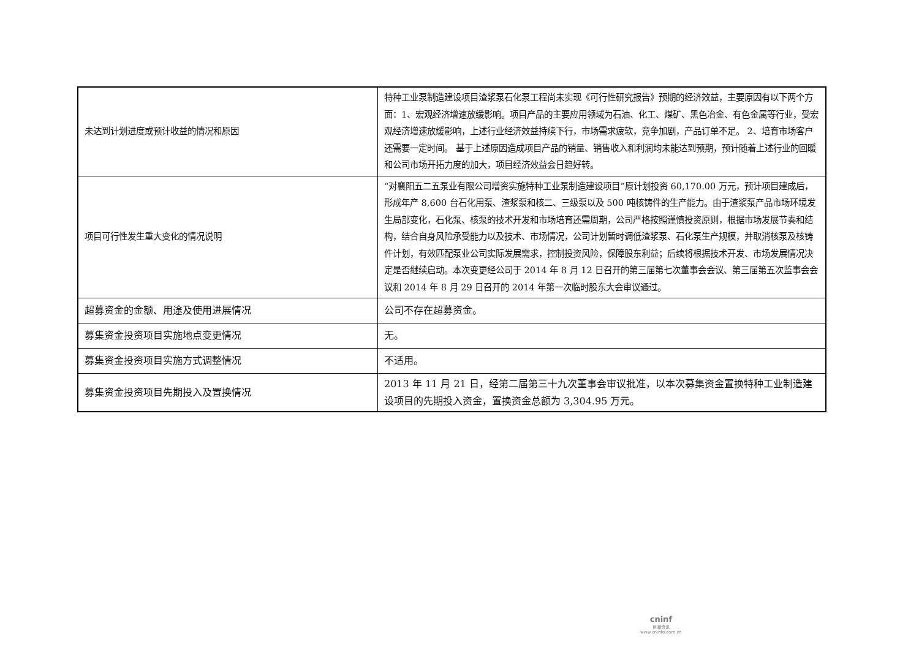| 未达到计划进度或预计收益的情况和原因 | 特种工业泵制造建设项目渣浆泵石化泵工程尚未实现《可行性研究报告》预期的经济效益，主要原因有以下两个方面：1、宏观经济增速放缓影响。项目产品的主要应用领域为石油、化工、煤矿、黑色冶金、有色金属等行业，受宏观经济增速放缓影响，上述行业经济效益持续下行，市场需求疲软，竞争加剧，产品订单不足。 2、培育市场客户还需要一定时间。 基于上述原因造成项目产品的销量、销售收入和利润均未能达到预期，预计随着上述行业的回暖和公司市场开拓力度的加大，项目经济效益会日趋好转。 |
| 项目可行性发生重大变化的情况说明 | “对襄阳五二五泵业有限公司增资实施特种工业泵制造建设项目”原计划投资 60,170.00 万元，预计项目建成后，形成年产 8,600 台石化用泵、渣浆泵和核二、三级泵以及 500 吨核铸件的生产能力。由于渣浆泵产品市场环境发生局部变化，石化泵、核泵的技术开发和市场培育还需周期，公司严格按照谨慎投资原则，根据市场发展节奏和结构，结合自身风险承受能力以及技术、市场情况，公司计划暂时调低渣浆泵、石化泵生产规模，并取消核泵及核铸件计划，有效匹配泵业公司实际发展需求，控制投资风险，保障股东利益；后续将根据技术开发、市场发展情况决定是否继续启动。本次变更经公司于 2014 年 8 月 12 日召开的第三届第七次董事会会议、第三届第五次监事会会议和 2014 年 8 月 29 日召开的 2014 年第一次临时股东大会审议通过。 |
| 超募资金的金额、用途及使用进展情况 | 公司不存在超募资金。 |
| 募集资金投资项目实施地点变更情况 | 无。 |
| 募集资金投资项目实施方式调整情况 | 不适用。 |
| 募集资金投资项目先期投入及置换情况 | 2013 年 11 月 21 日，经第二届第三十九次董事会审议批准，以本次募集资金置换特种工业制造建设项目的先期投入资金，置换资金总额为 3,304.95 万元。 |
cninf
巨潮资讯
www.cninfo.com.cn